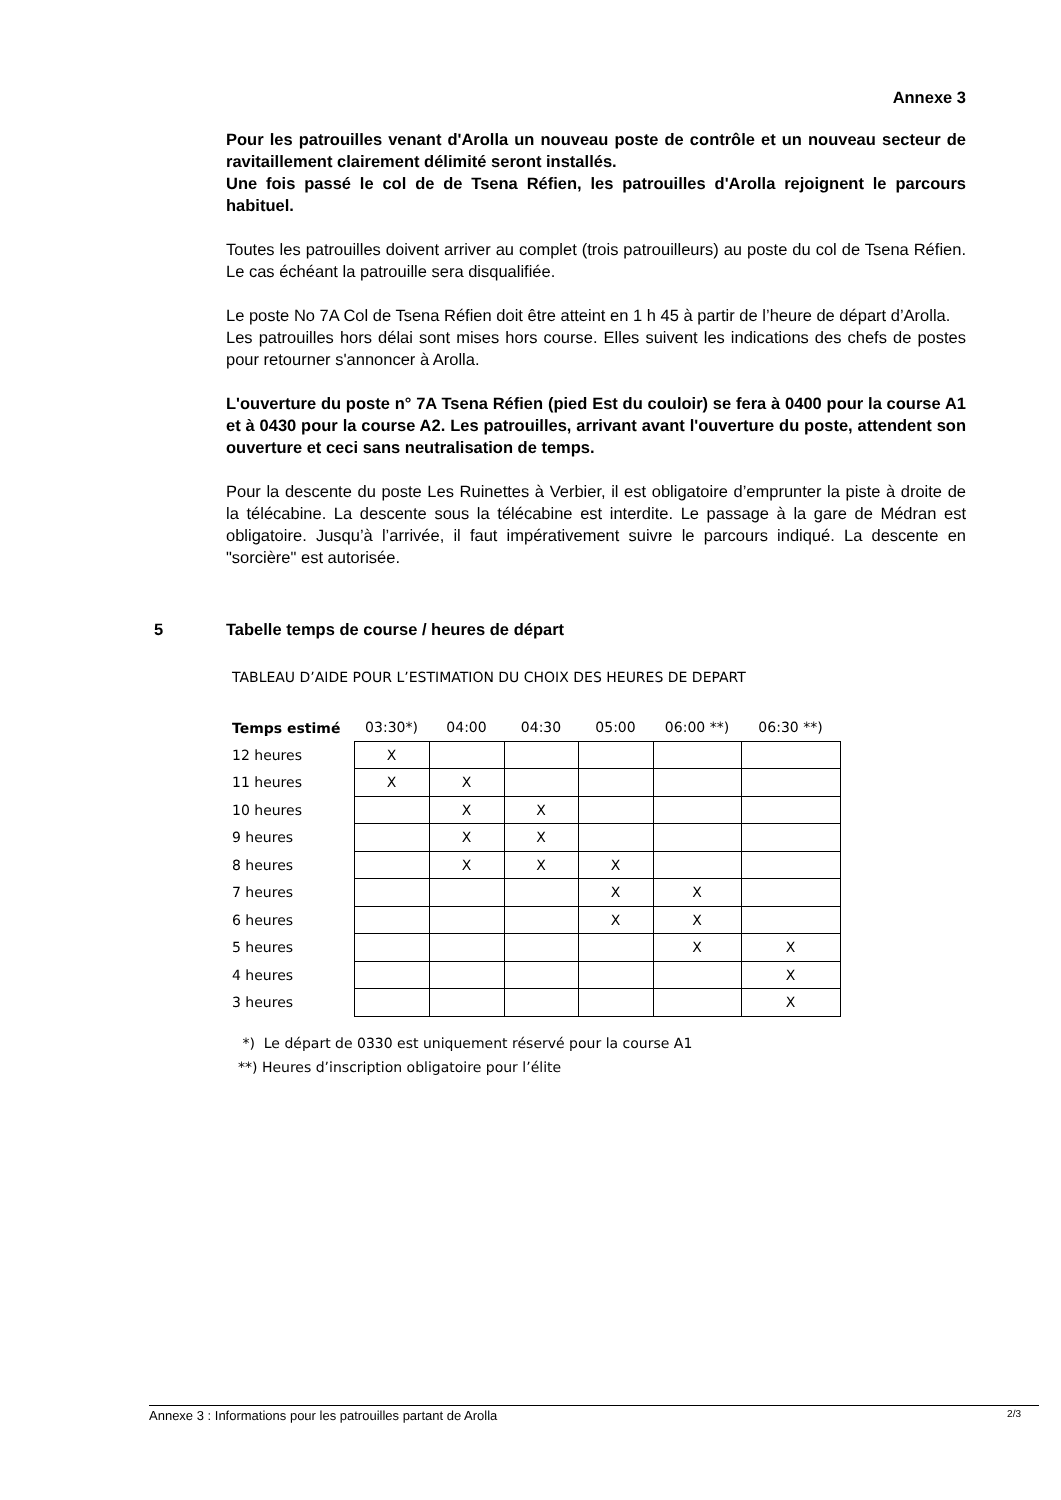Annexe 3
Pour les patrouilles venant d'Arolla un nouveau poste de contrôle et un nouveau secteur de ravitaillement clairement délimité seront installés.
Une fois passé le col de de Tsena Réfien, les patrouilles d'Arolla rejoignent le parcours habituel.
Toutes les patrouilles doivent arriver au complet (trois patrouilleurs) au poste du col de Tsena Réfien. Le cas échéant la patrouille sera disqualifiée.
Le poste No 7A Col de Tsena Réfien doit être atteint en 1 h 45 à partir de l’heure de départ d’Arolla.
Les patrouilles hors délai sont mises hors course. Elles suivent les indications des chefs de postes pour retourner s'annoncer à Arolla.
L'ouverture du poste n° 7A Tsena Réfien (pied Est du couloir) se fera à 0400 pour la course A1 et à 0430 pour la course A2. Les patrouilles, arrivant avant l'ouverture du poste, attendent son ouverture et ceci sans neutralisation de temps.
Pour la descente du poste Les Ruinettes à Verbier, il est obligatoire d’emprunter la piste à droite de la télécabine. La descente sous la télécabine est interdite. Le passage à la gare de Médran est obligatoire. Jusqu’à l’arrivée, il faut impérativement suivre le parcours indiqué. La descente en "sorcière" est autorisée.
5 Tabelle temps de course / heures de départ
TABLEAU D’AIDE POUR L’ESTIMATION DU CHOIX DES HEURES DE DEPART
| Temps estimé | 03:30*) | 04:00 | 04:30 | 05:00 | 06:00 **) | 06:30 **) |
| --- | --- | --- | --- | --- | --- | --- |
| 12 heures | X | | | | | |
| 11 heures | X | X | | | | |
| 10 heures | | X | X | | | |
| 9 heures | | X | X | | | |
| 8 heures | | X | X | X | | |
| 7 heures | | | | X | X | |
| 6 heures | | | | X | X | |
| 5 heures | | | | | X | X |
| 4 heures | | | | | | X |
| 3 heures | | | | | | X |
*) Le départ de 0330 est uniquement réservé pour la course A1
**) Heures d’inscription obligatoire pour l’élite
Annexe 3 : Informations pour les patrouilles partant de Arolla 2/3